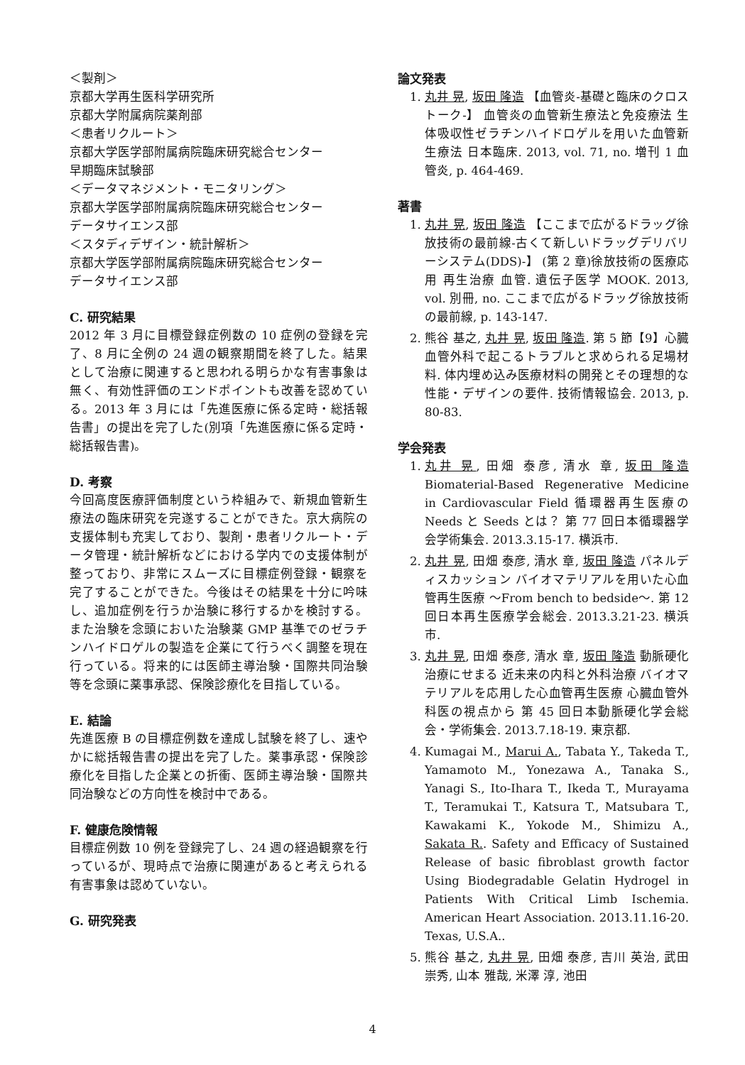＜製剤＞
京都大学再生医科学研究所
京都大学附属病院薬剤部
＜患者リクルート＞
京都大学医学部附属病院臨床研究総合センター
早期臨床試験部
＜データマネジメント・モニタリング＞
京都大学医学部附属病院臨床研究総合センター
データサイエンス部
＜スタディデザイン・統計解析＞
京都大学医学部附属病院臨床研究総合センター
データサイエンス部
C. 研究結果
2012 年 3 月に目標登録症例数の 10 症例の登録を完了、8 月に全例の 24 週の観察期間を終了した。結果として治療に関連すると思われる明らかな有害事象は無く、有効性評価のエンドポイントも改善を認めている。2013 年 3 月には「先進医療に係る定時・総括報告書」の提出を完了した(別項「先進医療に係る定時・総括報告書)。
D. 考察
今回高度医療評価制度という枠組みで、新規血管新生療法の臨床研究を完遂することができた。京大病院の支援体制も充実しており、製剤・患者リクルート・データ管理・統計解析などにおける学内での支援体制が整っており、非常にスムーズに目標症例登録・観察を完了することができた。今後はその結果を十分に吟味し、追加症例を行うか治験に移行するかを検討する。また治験を念頭においた治験薬 GMP 基準でのゼラチンハイドロゲルの製造を企業にて行うべく調整を現在行っている。将来的には医師主導治験・国際共同治験等を念頭に薬事承認、保険診療化を目指している。
E. 結論
先進医療 B の目標症例数を達成し試験を終了し、速やかに総括報告書の提出を完了した。薬事承認・保険診療化を目指した企業との折衝、医師主導治験・国際共同治験などの方向性を検討中である。
F. 健康危険情報
目標症例数 10 例を登録完了し、24 週の経過観察を行っているが、現時点で治療に関連があると考えられる有害事象は認めていない。
G. 研究発表
論文発表
1. 丸井 晃, 坂田 隆造 【血管炎-基礎と臨床のクロストーク-】 血管炎の血管新生療法と免疫療法 生体吸収性ゼラチンハイドロゲルを用いた血管新生療法 日本臨床. 2013, vol. 71, no. 増刊 1 血管炎, p. 464-469.
著書
1. 丸井 晃, 坂田 隆造 【ここまで広がるドラッグ徐放技術の最前線-古くて新しいドラッグデリバリーシステム(DDS)-】 (第 2 章)徐放技術の医療応用 再生治療 血管. 遺伝子医学 MOOK. 2013, vol. 別冊, no. ここまで広がるドラッグ徐放技術の最前線, p. 143-147.
2. 熊谷 基之, 丸井 晃, 坂田 隆造. 第 5 節【9】心臓血管外科で起こるトラブルと求められる足場材料. 体内埋め込み医療材料の開発とその理想的な性能・デザインの要件. 技術情報協会. 2013, p. 80-83.
学会発表
1. 丸井 晃, 田畑 泰彦, 清水 章, 坂田 隆造 Biomaterial-Based Regenerative Medicine in Cardiovascular Field 循環器再生医療の Needs と Seeds とは？ 第 77 回日本循環器学会学術集会. 2013.3.15-17. 横浜市.
2. 丸井 晃, 田畑 泰彦, 清水 章, 坂田 隆造 パネルディスカッション バイオマテリアルを用いた心血管再生医療 ～From bench to bedside～. 第 12 回日本再生医療学会総会. 2013.3.21-23. 横浜市.
3. 丸井 晃, 田畑 泰彦, 清水 章, 坂田 隆造 動脈硬化治療にせまる 近未来の内科と外科治療 バイオマテリアルを応用した心血管再生医療 心臓血管外科医の視点から 第 45 回日本動脈硬化学会総会・学術集会. 2013.7.18-19. 東京都.
4. Kumagai M., Marui A., Tabata Y., Takeda T., Yamamoto M., Yonezawa A., Tanaka S., Yanagi S., Ito-Ihara T., Ikeda T., Murayama T., Teramukai T., Katsura T., Matsubara T., Kawakami K., Yokode M., Shimizu A., Sakata R.. Safety and Efficacy of Sustained Release of basic fibroblast growth factor Using Biodegradable Gelatin Hydrogel in Patients With Critical Limb Ischemia. American Heart Association. 2013.11.16-20. Texas, U.S.A..
5. 熊谷 基之, 丸井 晃, 田畑 泰彦, 吉川 英治, 武田 崇秀, 山本 雅哉, 米澤 淳, 池田
4